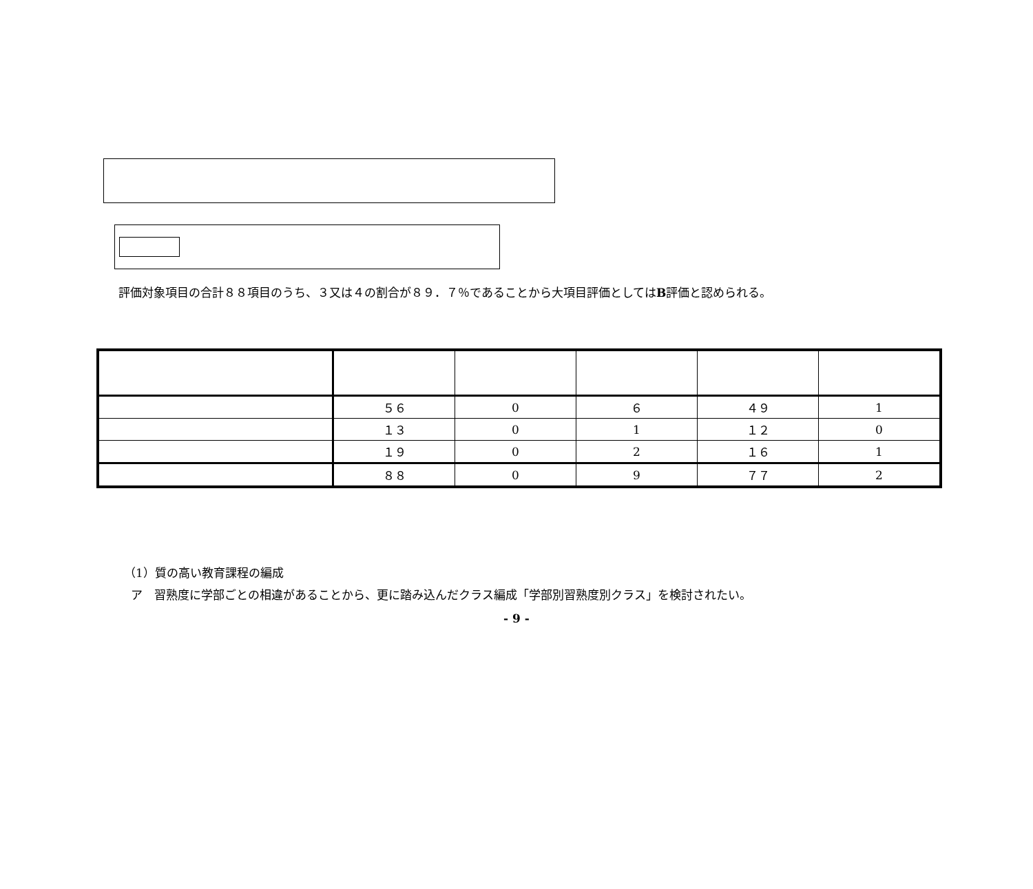評価対象項目の合計８８項目のうち、３又は４の割合が８９．７％であることから大項目評価としてはB評価と認められる。
| | ５６ | 0 | ６ | ４９ | 1 |
| | １３ | 0 | 1 | １２ | 0 |
| | １９ | 0 | 2 | １６ | 1 |
| | ８８ | 0 | 9 | ７７ | 2 |
（1）質の高い教育課程の編成
ア　習熟度に学部ごとの相違があることから、更に踏み込んだクラス編成「学部別習熟度別クラス」を検討されたい。
- 9 -